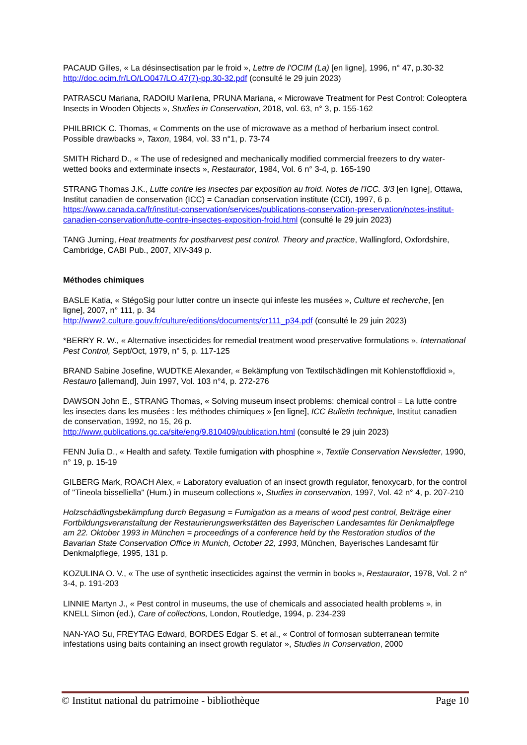PACAUD Gilles, « La désinsectisation par le froid », Lettre de l'OCIM (La) [en ligne], 1996, n° 47, p.30-32 http://doc.ocim.fr/LO/LO047/LO.47(7)-pp.30-32.pdf (consulté le 29 juin 2023)
PATRASCU Mariana, RADOIU Marilena, PRUNA Mariana, « Microwave Treatment for Pest Control: Coleoptera Insects in Wooden Objects », Studies in Conservation, 2018, vol. 63, n° 3, p. 155-162
PHILBRICK C. Thomas, « Comments on the use of microwave as a method of herbarium insect control. Possible drawbacks », Taxon, 1984, vol. 33 n°1, p. 73-74
SMITH Richard D., « The use of redesigned and mechanically modified commercial freezers to dry water-wetted books and exterminate insects », Restaurator, 1984, Vol. 6 n° 3-4, p. 165-190
STRANG Thomas J.K., Lutte contre les insectes par exposition au froid. Notes de l'ICC. 3/3 [en ligne], Ottawa, Institut canadien de conservation (ICC) = Canadian conservation institute (CCI), 1997, 6 p. https://www.canada.ca/fr/institut-conservation/services/publications-conservation-preservation/notes-institut-canadien-conservation/lutte-contre-insectes-exposition-froid.html (consulté le 29 juin 2023)
TANG Juming, Heat treatments for postharvest pest control. Theory and practice, Wallingford, Oxfordshire, Cambridge, CABI Pub., 2007, XIV-349 p.
Méthodes chimiques
BASLE Katia, « StégoSig pour lutter contre un insecte qui infeste les musées », Culture et recherche, [en ligne], 2007, n° 111, p. 34
http://www2.culture.gouv.fr/culture/editions/documents/cr111_p34.pdf (consulté le 29 juin 2023)
*BERRY R. W., « Alternative insecticides for remedial treatment wood preservative formulations », International Pest Control, Sept/Oct, 1979, n° 5, p. 117-125
BRAND Sabine Josefine, WUDTKE Alexander, « Bekämpfung von Textilschädlingen mit Kohlenstoffdioxid », Restauro [allemand], Juin 1997, Vol. 103 n°4, p. 272-276
DAWSON John E., STRANG Thomas, « Solving museum insect problems: chemical control = La lutte contre les insectes dans les musées : les méthodes chimiques » [en ligne], ICC Bulletin technique, Institut canadien de conservation, 1992, no 15, 26 p.
http://www.publications.gc.ca/site/eng/9.810409/publication.html (consulté le 29 juin 2023)
FENN Julia D., « Health and safety. Textile fumigation with phosphine », Textile Conservation Newsletter, 1990, n° 19, p. 15-19
GILBERG Mark, ROACH Alex, « Laboratory evaluation of an insect growth regulator, fenoxycarb, for the control of "Tineola bisselliella" (Hum.) in museum collections », Studies in conservation, 1997, Vol. 42 n° 4, p. 207-210
Holzschädlingsbekämpfung durch Begasung = Fumigation as a means of wood pest control, Beiträge einer Fortbildungsveranstaltung der Restaurierungswerkstätten des Bayerischen Landesamtes für Denkmalpflege am 22. Oktober 1993 in München = proceedings of a conference held by the Restoration studios of the Bavarian State Conservation Office in Munich, October 22, 1993, München, Bayerisches Landesamt für Denkmalpflege, 1995, 131 p.
KOZULINA O. V., « The use of synthetic insecticides against the vermin in books », Restaurator, 1978, Vol. 2 n° 3-4, p. 191-203
LINNIE Martyn J., « Pest control in museums, the use of chemicals and associated health problems », in KNELL Simon (ed.), Care of collections, London, Routledge, 1994, p. 234-239
NAN-YAO Su, FREYTAG Edward, BORDES Edgar S. et al., « Control of formosan subterranean termite infestations using baits containing an insect growth regulator », Studies in Conservation, 2000
© Institut national du patrimoine - bibliothèque Page 10